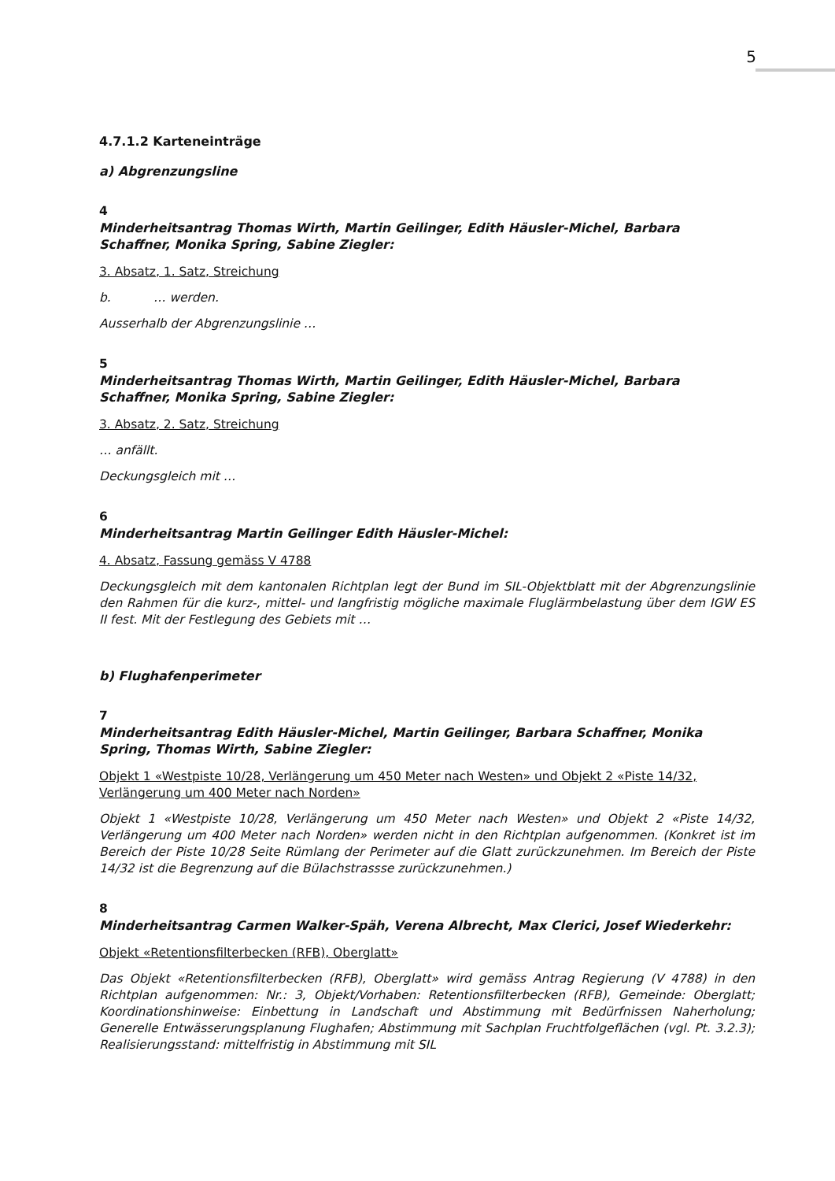5
4.7.1.2 Karteneinträge
a) Abgrenzungsline
4
Minderheitsantrag Thomas Wirth, Martin Geilinger, Edith Häusler-Michel, Barbara Schaffner, Monika Spring, Sabine Ziegler:
3. Absatz, 1. Satz, Streichung
b. … werden.
Ausserhalb der Abgrenzungslinie …
5
Minderheitsantrag Thomas Wirth, Martin Geilinger, Edith Häusler-Michel, Barbara Schaffner, Monika Spring, Sabine Ziegler:
3. Absatz, 2. Satz, Streichung
… anfällt.
Deckungsgleich mit …
6
Minderheitsantrag Martin Geilinger Edith Häusler-Michel:
4. Absatz, Fassung gemäss V 4788
Deckungsgleich mit dem kantonalen Richtplan legt der Bund im SIL-Objektblatt mit der Abgrenzungslinie den Rahmen für die kurz-, mittel- und langfristig mögliche maximale Fluglärmbelastung über dem IGW ES II fest. Mit der Festlegung des Gebiets mit …
b) Flughafenperimeter
7
Minderheitsantrag Edith Häusler-Michel, Martin Geilinger, Barbara Schaffner, Monika Spring, Thomas Wirth, Sabine Ziegler:
Objekt 1 «Westpiste 10/28, Verlängerung um 450 Meter nach Westen» und Objekt 2 «Piste 14/32, Verlängerung um 400 Meter nach Norden»
Objekt 1 «Westpiste 10/28, Verlängerung um 450 Meter nach Westen» und Objekt 2 «Piste 14/32, Verlängerung um 400 Meter nach Norden» werden nicht in den Richtplan aufgenommen. (Konkret ist im Bereich der Piste 10/28 Seite Rümlang der Perimeter auf die Glatt zurückzunehmen. Im Bereich der Piste 14/32 ist die Begrenzung auf die Bülachstrassse zurückzunehmen.)
8
Minderheitsantrag Carmen Walker-Späh, Verena Albrecht, Max Clerici, Josef Wiederkehr:
Objekt «Retentionsfilterbecken (RFB), Oberglatt»
Das Objekt «Retentionsfilterbecken (RFB), Oberglatt» wird gemäss Antrag Regierung (V 4788) in den Richtplan aufgenommen: Nr.: 3, Objekt/Vorhaben: Retentionsfilterbecken (RFB), Gemeinde: Oberglatt; Koordinationshinweise: Einbettung in Landschaft und Abstimmung mit Bedürfnissen Naherholung; Generelle Entwässerungsplanung Flughafen; Abstimmung mit Sachplan Fruchtfolgeflächen (vgl. Pt. 3.2.3); Realisierungsstand: mittelfristig in Abstimmung mit SIL